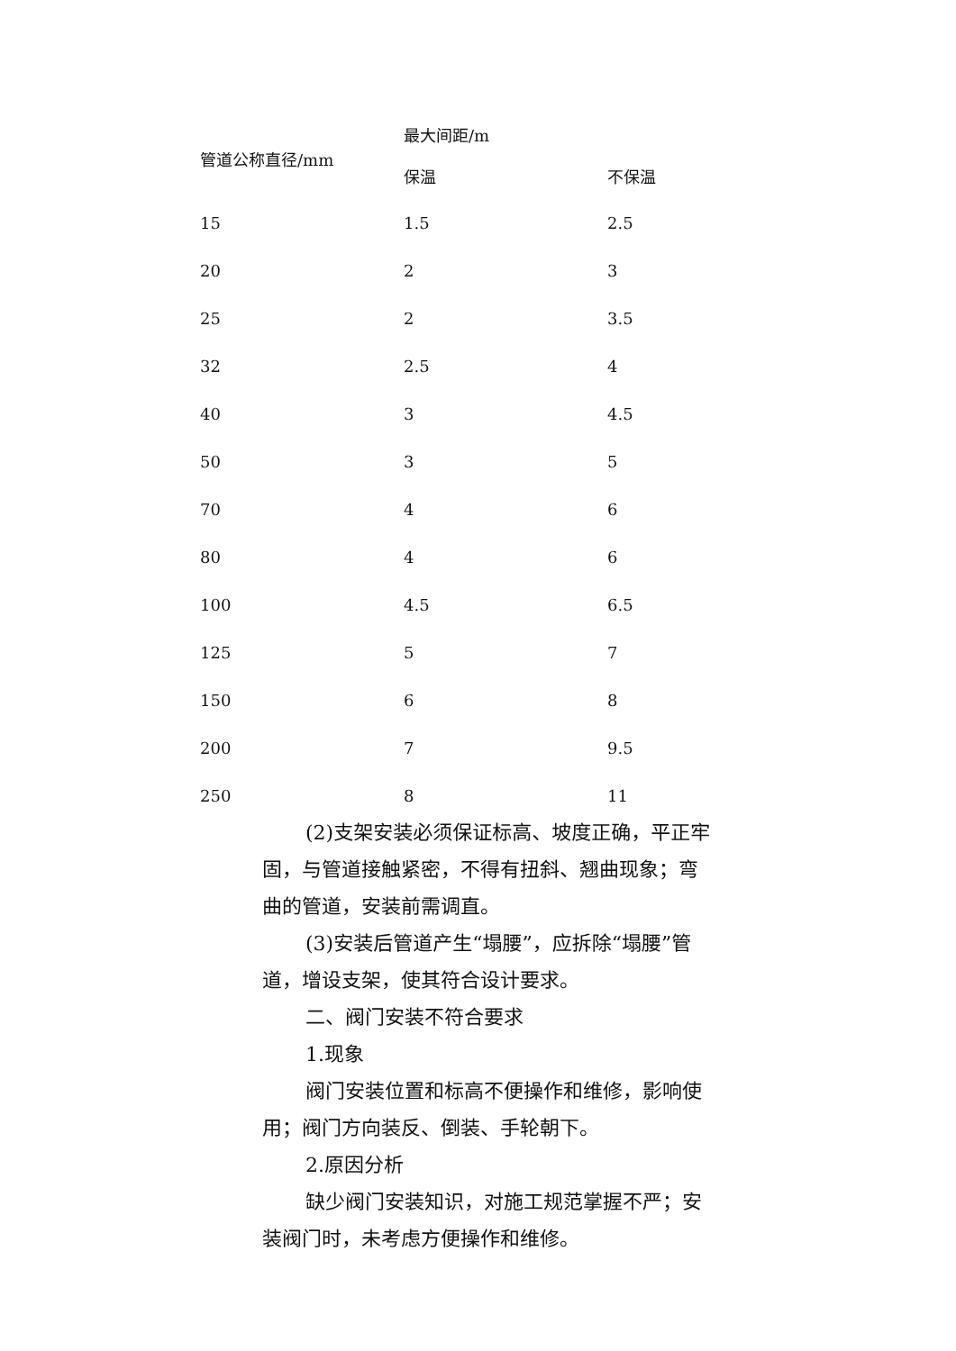| 管道公称直径/mm | 最大间距/m | |
| --- | --- | --- |
| | 保温 | 不保温 |
| 15 | 1.5 | 2.5 |
| 20 | 2 | 3 |
| 25 | 2 | 3.5 |
| 32 | 2.5 | 4 |
| 40 | 3 | 4.5 |
| 50 | 3 | 5 |
| 70 | 4 | 6 |
| 80 | 4 | 6 |
| 100 | 4.5 | 6.5 |
| 125 | 5 | 7 |
| 150 | 6 | 8 |
| 200 | 7 | 9.5 |
| 250 | 8 | 11 |
(2)支架安装必须保证标高、坡度正确，平正牢固，与管道接触紧密，不得有扭斜、翘曲现象；弯曲的管道，安装前需调直。
(3)安装后管道产生“塌腰”，应拆除“塌腰”管道，增设支架，使其符合设计要求。
二、阀门安装不符合要求
1.现象
阀门安装位置和标高不便操作和维修，影响使用；阀门方向装反、倒装、手轮朝下。
2.原因分析
缺少阀门安装知识，对施工规范掌握不严；安装阀门时，未考虑方便操作和维修。